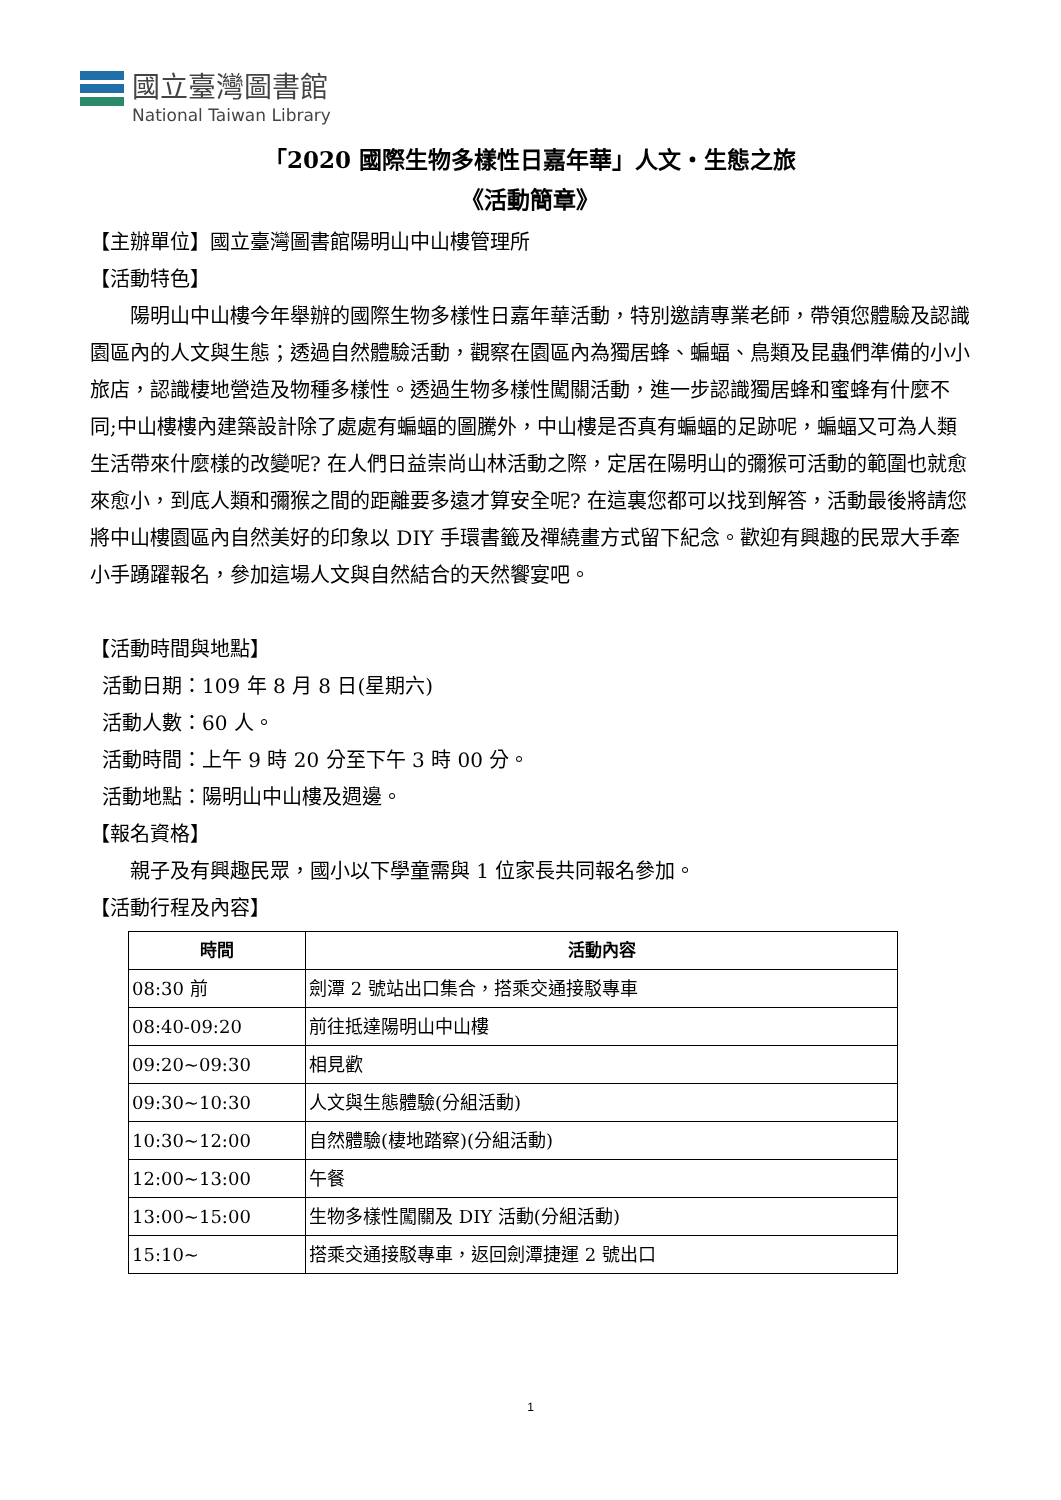國立臺灣圖書館
National Taiwan Library
「2020 國際生物多樣性日嘉年華」人文‧生態之旅
《活動簡章》
【主辦單位】國立臺灣圖書館陽明山中山樓管理所
【活動特色】
陽明山中山樓今年舉辦的國際生物多樣性日嘉年華活動，特別邀請專業老師，帶領您體驗及認識園區內的人文與生態；透過自然體驗活動，觀察在園區內為獨居蜂、蝙蝠、鳥類及昆蟲們準備的小小旅店，認識棲地營造及物種多樣性。透過生物多樣性闖關活動，進一步認識獨居蜂和蜜蜂有什麼不同;中山樓樓內建築設計除了處處有蝙蝠的圖騰外，中山樓是否真有蝙蝠的足跡呢，蝙蝠又可為人類生活帶來什麼樣的改變呢? 在人們日益崇尚山林活動之際，定居在陽明山的彌猴可活動的範圍也就愈來愈小，到底人類和彌猴之間的距離要多遠才算安全呢? 在這裏您都可以找到解答，活動最後將請您將中山樓園區內自然美好的印象以 DIY 手環書籤及禪繞畫方式留下紀念。歡迎有興趣的民眾大手牽小手踴躍報名，參加這場人文與自然結合的天然饗宴吧。
【活動時間與地點】
活動日期：109 年 8 月 8 日(星期六)
活動人數：60 人。
活動時間：上午 9 時 20 分至下午 3 時 00 分。
活動地點：陽明山中山樓及週邊。
【報名資格】
親子及有興趣民眾，國小以下學童需與 1 位家長共同報名參加。
【活動行程及內容】
| 時間 | 活動內容 |
| --- | --- |
| 08:30 前 | 劍潭 2 號站出口集合，搭乘交通接駁專車 |
| 08:40-09:20 | 前往抵達陽明山中山樓 |
| 09:20~09:30 | 相見歡 |
| 09:30~10:30 | 人文與生態體驗(分組活動) |
| 10:30~12:00 | 自然體驗(棲地踏察)(分組活動) |
| 12:00~13:00 | 午餐 |
| 13:00~15:00 | 生物多樣性闖關及 DIY 活動(分組活動) |
| 15:10~ | 搭乘交通接駁專車，返回劍潭捷運 2 號出口 |
1